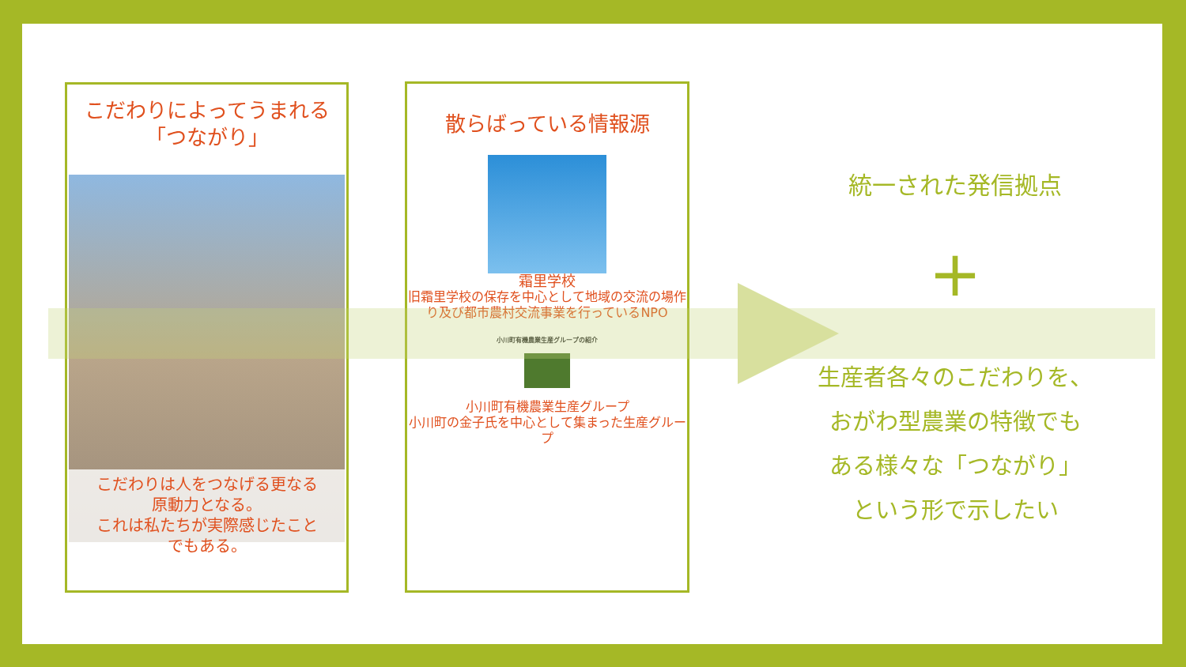こだわりによってうまれる
「つながり」
こだわりは人をつなげる更なる
原動力となる。
これは私たちが実際感じたこと
でもある。
散らばっている情報源
霜里学校
旧霜里学校の保存を中心として地域の交流の場作り及び都市農村交流事業を行っているNPO
小川町有機農業生産グループの紹介
小川町有機農業生産グループ
小川町の金子氏を中心として集まった生産グループ
統一された発信拠点
+
生産者各々のこだわりを、
おがわ型農業の特徴でも
ある様々な「つながり」
という形で示したい